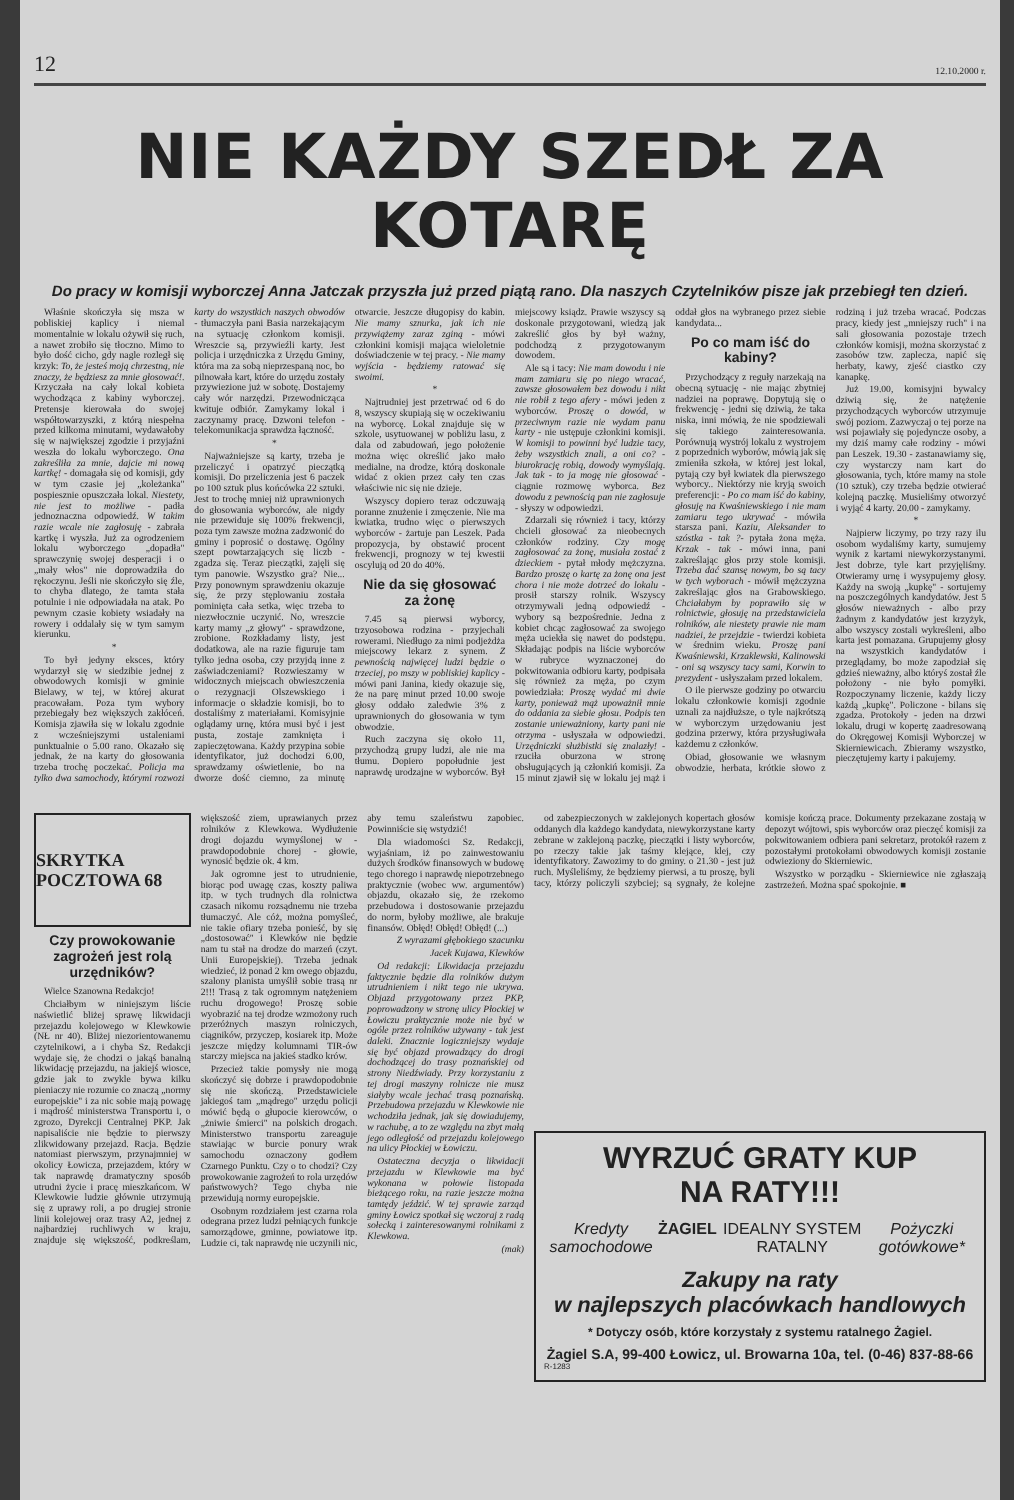12 12.10.2000 r.
NIE KAŻDY SZEDŁ ZA KOTARĘ
Do pracy w komisji wyborczej Anna Jatczak przyszła już przed piątą rano. Dla naszych Czytelników pisze jak przebiegł ten dzień.
Właśnie skończyła się msza w pobliskiej kaplicy i niemal momentalnie w lokalu ożywił się ruch, a nawet zrobiło się tłoczno. Mimo to było dość cicho, gdy nagle rozległ się krzyk: To, że jesteś moją chrzestną, nie znaczy, że będziesz za mnie głosować!. Krzyczała na cały lokal kobieta wychodząca z kabiny wyborczej. Pretensje kierowała do swojej współtowarzyszki, z którą niespełna przed kilkoma minutami, wydawałoby się w największej zgodzie i przyjaźni weszła do lokalu wyborczego. Ona zakreśliła za mnie, dajcie mi nową kartkę! - domagała się od komisji, gdy w tym czasie jej „koleżanka" pospiesznie opuszczała lokal. Niestety, nie jest to możliwe - padła jednoznaczna odpowiedź. W takim razie wcale nie zagłosuję - zabrała kartkę i wyszła. Już za ogrodzeniem lokalu wyborczego „dopadła" sprawczynię swojej desperacji i o „mały włos" nie doprowadziła do rękoczynu. Jeśli nie skończyło się źle, to chyba dlatego, że tamta stała potulnie i nie odpowiadała na atak. Po pewnym czasie kobiety wsiadały na rowery i oddalały się w tym samym kierunku.
*
To był jedyny eksces, który wydarzył się w siedzibie jednej z obwodowych komisji w gminie Bielawy, w tej, w której akurat pracowałam. Poza tym wybory przebiegały bez większych zakłóceń. Komisja zjawiła się w lokalu zgodnie z wcześniejszymi ustaleniami punktualnie o 5.00 rano. Okazało się jednak, że na karty do głosowania trzeba trochę poczekać. Policja ma tylko dwa samochody, którymi rozwozi karty do wszystkich naszych obwodów - tłumaczyła pani Basia narzekającym na sytuację członkom komisji. Wreszcie są, przywieźli karty. Jest policja i urzędniczka z Urzędu Gminy, która ma za sobą nieprzespaną noc, bo pilnowała kart, które do urzędu zostały przywiezione już w sobotę. Dostajemy cały wór narzędzi. Przewodnicząca kwituje odbiór. Zamykamy lokal i zaczynamy pracę. Dzwoni telefon - telekomunikacja sprawdza łączność.
*
Najważniejsze są karty, trzeba je przeliczyć i opatrzyć pieczątką komisji. Do przeliczenia jest 6 paczek po 100 sztuk plus końcówka 22 sztuki. Jest to trochę mniej niż uprawnionych do głosowania wyborców, ale nigdy nie przewiduje się 100% frekwencji, poza tym zawsze można zadzwonić do gminy i poprosić o dostawę. Ogólny szept powtarzających się liczb - zgadza się. Teraz pieczątki, zajęli się tym panowie. Wszystko gra? Nie... Przy ponownym sprawdzeniu okazuje się, że przy stęplowaniu została pominięta cała setka, więc trzeba to niezwłocznie uczynić. No, wreszcie karty mamy „z głowy" - sprawdzone, zrobione. Rozkładamy listy, jest dodatkowa, ale na razie figuruje tam tylko jedna osoba, czy przyjdą inne z zaświadczeniami? Rozwieszamy w widocznych miejscach obwieszczenia o rezygnacji Olszewskiego i informacje o składzie komisji, bo to dostaliśmy z materiałami. Komisyjnie oglądamy urnę, która musi być i jest pusta, zostaje zamknięta i zapieczętowana. Każdy przypina sobie identyfikator, już dochodzi 6.00, sprawdzamy oświetlenie, bo na dworze dość ciemno, za minutę otwarcie. Jeszcze długopisy do kabin. Nie mamy sznurka, jak ich nie przywiążemy zaraz zginą - mówi członkini komisji mająca wieloletnie doświadczenie w tej pracy. - Nie mamy wyjścia - będziemy ratować się swoimi.
*
Najtrudniej jest przetrwać od 6 do 8, wszyscy skupiają się w oczekiwaniu na wyborcę. Lokal znajduje się w szkole, usytuowanej w pobliżu lasu, z dala od zabudowań, jego położenie można więc określić jako mało medialne, na drodze, którą doskonale widać z okien przez cały ten czas właściwie nic się nie dzieje.
Wszyscy dopiero teraz odczuwają poranne znużenie i zmęczenie. Nie ma kwiatka, trudno więc o pierwszych wyborców - żartuje pan Leszek. Pada propozycja, by obstawić procent frekwencji, prognozy w tej kwestii oscylują od 20 do 40%.
Nie da się głosować za żonę
7.45 są pierwsi wyborcy, trzyosobowa rodzina - przyjechali rowerami. Niedługo za nimi podjeżdża miejscowy lekarz z synem. Z pewnością najwięcej ludzi będzie o trzeciej, po mszy w pobliskiej kaplicy - mówi pani Janina, kiedy okazuje się, że na parę minut przed 10.00 swoje głosy oddało zaledwie 3% z uprawnionych do głosowania w tym obwodzie.
Ruch zaczyna się około 11, przychodzą grupy ludzi, ale nie ma tłumu. Dopiero popołudnie jest naprawdę urodzajne w wyborców. Był miejscowy ksiądz. Prawie wszyscy są doskonale przygotowani, wiedzą jak zakreślić głos by był ważny, podchodzą z przygotowanym dowodem.
Ale są i tacy: Nie mam dowodu i nie mam zamiaru się po niego wracać, zawsze głosowałem bez dowodu i nikt nie robił z tego afery - mówi jeden z wyborców. Proszę o dowód, w przeciwnym razie nie wydam panu karty - nie ustępuje członkini komisji. W komisji to powinni być ludzie tacy, żeby wszystkich znali, a oni co? - biurokrację robią, dowody wymyślają. Jak tak - to ja mogę nie głosować - ciągnie rozmowę wyborca. Bez dowodu z pewnością pan nie zagłosuje - słyszy w odpowiedzi.
Zdarzali się również i tacy, którzy chcieli głosować za nieobecnych członków rodziny. Czy mogę zagłosować za żonę, musiała zostać z dzieckiem - pytał młody mężczyzna. Bardzo proszę o kartę za żonę ona jest chora i nie może dotrzeć do lokalu - prosił starszy rolnik. Wszyscy otrzymywali jedną odpowiedź - wybory są bezpośrednie. Jedna z kobiet chcąc zagłosować za swojego męża uciekła się nawet do podstępu. Składając podpis na liście wyborców w rubryce wyznaczonej do pokwitowania odbioru karty, podpisała się również za męża, po czym powiedziała: Proszę wydać mi dwie karty, ponieważ mąż upoważnił mnie do oddania za siebie głosu. Podpis ten zostanie unieważniony, karty pani nie otrzyma - usłyszała w odpowiedzi. Urzędniczki służbistki się znalazły! - rzuciła oburzona w stronę obsługujących ją członkiń komisji. Za 15 minut zjawił się w lokalu jej mąż i oddał głos na wybranego przez siebie kandydata...
Po co mam iść do kabiny?
Przychodzący z reguły narzekają na obecną sytuację - nie mając zbytniej nadziei na poprawę. Dopytują się o frekwencję - jedni się dziwią, że taka niska, inni mówią, że nie spodziewali się takiego zainteresowania. Porównują wystrój lokalu z wystrojem z poprzednich wyborów, mówią jak się zmieniła szkoła, w której jest lokal, pytają czy był kwiatek dla pierwszego wyborcy.. Niektórzy nie kryją swoich preferencji: - Po co mam iść do kabiny, głosuję na Kwaśniewskiego i nie mam zamiaru tego ukrywać - mówiła starsza pani. Kaziu, Aleksander to szóstka - tak ?- pytała żona męża. Krzak - tak - mówi inna, pani zakreślając głos przy stole komisji. Trzeba dać szansę nowym, bo są tacy w tych wyborach - mówił mężczyzna zakreślając głos na Grabowskiego. Chciałabym by poprawiło się w rolnictwie, głosuję na przedstawiciela rolników, ale niestety prawie nie mam nadziei, że przejdzie - twierdzi kobieta w średnim wieku. Proszę pani Kwaśniewski, Krzaklewski, Kalinowski - oni są wszyscy tacy sami, Korwin to prezydent - usłyszałam przed lokalem.
O ile pierwsze godziny po otwarciu lokalu członkowie komisji zgodnie uznali za najdłuższe, o tyle najkrótszą w wyborczym urzędowaniu jest godzina przerwy, która przysługiwała każdemu z członków.
Obiad, głosowanie we własnym obwodzie, herbata, krótkie słowo z rodziną i już trzeba wracać. Podczas pracy, kiedy jest „mniejszy ruch" i na sali głosowania pozostaje trzech członków komisji, można skorzystać z zasobów tzw. zaplecza, napić się herbaty, kawy, zjeść ciastko czy kanapkę.
Już 19.00, komisyjni bywalcy dziwią się, że natężenie przychodzących wyborców utrzymuje swój poziom. Zazwyczaj o tej porze na wsi pojawiały się pojedyncze osoby, a my dziś mamy całe rodziny - mówi pan Leszek. 19.30 - zastanawiamy się, czy wystarczy nam kart do głosowania, tych, które mamy na stole (10 sztuk), czy trzeba będzie otwierać kolejną paczkę. Musieliśmy otworzyć i wyjąć 4 karty. 20.00 - zamykamy.
*
Najpierw liczymy, po trzy razy ilu osobom wydaliśmy karty, sumujemy wynik z kartami niewykorzystanymi. Jest dobrze, tyle kart przyjęliśmy. Otwieramy urnę i wysypujemy głosy. Każdy na swoją „kupkę" - sortujemy na poszczególnych kandydatów. Jest 5 głosów nieważnych - albo przy żadnym z kandydatów jest krzyżyk, albo wszyscy zostali wykreśleni, albo karta jest pomazana. Grupujemy głosy na wszystkich kandydatów i przeglądamy, bo może zapodział się gdzieś nieważny, albo któryś został źle położony - nie było pomyłki. Rozpoczynamy liczenie, każdy liczy każdą „kupkę". Policzone - bilans się zgadza. Protokoły - jeden na drzwi lokalu, drugi w kopertę zaadresowaną do Okręgowej Komisji Wyborczej w Skierniewicach. Zbieramy wszystko, pieczętujemy karty i pakujemy.
SKRYTKA POCZTOWA 68
Czy prowokowanie zagrożeń jest rolą urzędników?
Wielce Szanowna Redakcjo!
Chciałbym w niniejszym liście naświetlić bliżej sprawę likwidacji przejazdu kolejowego w Klewkowie (NŁ nr 40). Bliżej niezorientowanemu czytelnikowi, a i chyba Sz. Redakcji wydaje się, że chodzi o jakąś banalną likwidację przejazdu, na jakiejś wiosce, gdzie jak to zwykle bywa kilku pieniaczy nie rozumie co znaczą „normy europejskie" i za nic sobie mają powagę i mądrość ministerstwa Transportu i, o zgrozo, Dyrekcji Centralnej PKP. Jak napisaliście nie będzie to pierwszy zlikwidowany przejazd. Racja. Będzie natomiast pierwszym, przynajmniej w okolicy Łowicza, przejazdem, który w tak naprawdę dramatyczny sposób utrudni życie i pracę mieszkańcom. W Klewkowie ludzie głównie utrzymują się z uprawy roli, a po drugiej stronie linii kolejowej oraz trasy A2, jednej z najbardziej ruchliwych w kraju, znajduje się większość, podkreślam, większość ziem, uprawianych przez rolników z Klewkowa. Wydłużenie drogi dojazdu wymyślonej w - prawdopodobnie chorej - głowie, wynosić będzie ok. 4 km.
Jak ogromne jest to utrudnienie, biorąc pod uwagę czas, koszty paliwa itp. w tych trudnych dla rolnictwa czasach nikomu rozsądnemu nie trzeba tłumaczyć. Ale cóż, można pomyśleć, nie takie ofiary trzeba ponieść, by się „dostosować" i Klewków nie będzie nam tu stał na drodze do marzeń (czyt. Unii Europejskiej). Trzeba jednak wiedzieć, iż ponad 2 km owego objazdu, szalony planista umyślił sobie trasą nr 2!!! Trasą z tak ogromnym natężeniem ruchu drogowego! Proszę sobie wyobrazić na tej drodze wzmożony ruch przeróżnych maszyn rolniczych, ciągników, przyczep, kosiarek itp. Może jeszcze między kolumnami TIR-ów starczy miejsca na jakieś stadko krów.
Przecież takie pomysły nie mogą skończyć się dobrze i prawdopodobnie się nie skończą. Przedstawiciele jakiegoś tam „mądrego" urzędu policji mówić będą o głupocie kierowców, o „żniwie śmierci" na polskich drogach. Ministerstwo transportu zareaguje stawiając w burcie ponury wrak samochodu oznaczony godłem Czarnego Punktu. Czy o to chodzi? Czy prowokowanie zagrożeń to rola urzędów państwowych? Tego chyba nie przewidują normy europejskie.
Osobnym rozdziałem jest czarna rola odegrana przez ludzi pełniących funkcje samorządowe, gminne, powiatowe itp. Ludzie ci, tak naprawdę nie uczynili nic, aby temu szaleństwu zapobiec. Powinniście się wstydzić!
Dla wiadomości Sz. Redakcji, wyjaśniam, iż po zainwestowaniu dużych środków finansowych w budowę tego chorego i naprawdę niepotrzebnego praktycznie (wobec ww. argumentów) objazdu, okazało się, że rzekomo przebudowa i dostosowanie przejazdu do norm, byłoby możliwe, ale brakuje finansów. Obłęd! Obłęd! Obłęd! (...)
Z wyrazami głębokiego szacunku
Jacek Kujawa, Klewków
Od redakcji: Likwidacja przejazdu faktycznie będzie dla rolników dużym utrudnieniem i nikt tego nie ukrywa. Objazd przygotowany przez PKP, poprowadzony w stronę ulicy Płockiej w Łowiczu praktycznie może nie być w ogóle przez rolników używany - tak jest daleki. Znacznie logiczniejszy wydaje się być objazd prowadzący do drogi dochodzącej do trasy poznańskiej od strony Niedźwiady. Przy korzystaniu z tej drogi maszyny rolnicze nie musz siałyby wcale jechać trasą poznańską. Przebudowa przejazdu w Klewkowie nie wchodziła jednak, jak się dowiadujemy, w rachubę, a to ze względu na zbyt małą jego odległość od przejazdu kolejowego na ulicy Płockiej w Łowiczu.
Ostateczna decyzja o likwidacji przejazdu w Klewkowie ma być wykonana w połowie listopada bieżącego roku, na razie jeszcze można tamtędy jeździć. W tej sprawie zarząd gminy Łowicz spotkał się wczoraj z radą sołecką i zainteresowanymi rolnikami z Klewkowa.
(mak)
od zabezpieczonych w zaklejonych kopertach głosów oddanych dla każdego kandydata, niewykorzystane karty zebrane w zaklejoną paczkę, pieczątki i listy wyborców, po rzeczy takie jak taśmy klejące, klej, czy identyfikatory. Zawozimy to do gminy. o 21.30 - jest już ruch. Myśleliśmy, że będziemy pierwsi, a tu proszę, byli tacy, którzy policzyli szybciej; są sygnały, że kolejne komisje kończą prace. Dokumenty przekazane zostają w depozyt wójtowi, spis wyborców oraz pieczęć komisji za pokwitowaniem odbiera pani sekretarz, protokół razem z pozostałymi protokołami obwodowych komisji zostanie odwieziony do Skierniewic.
Wszystko w porządku - Skierniewice nie zgłaszają zastrzeżeń. Można spać spokojnie. ■
WYRZUĆ GRATY KUP
NA RATY!!!
Kredyty samochodowe ŻAGIEL IDEALNY SYSTEM RATALNY Pożyczki gotówkowe*
Zakupy na raty
w najlepszych placówkach handlowych
* Dotyczy osób, które korzystały z systemu ratalnego Żagiel.
Żagiel S.A, 99-400 Łowicz, ul. Browarna 10a, tel. (0-46) 837-88-66
R-1283